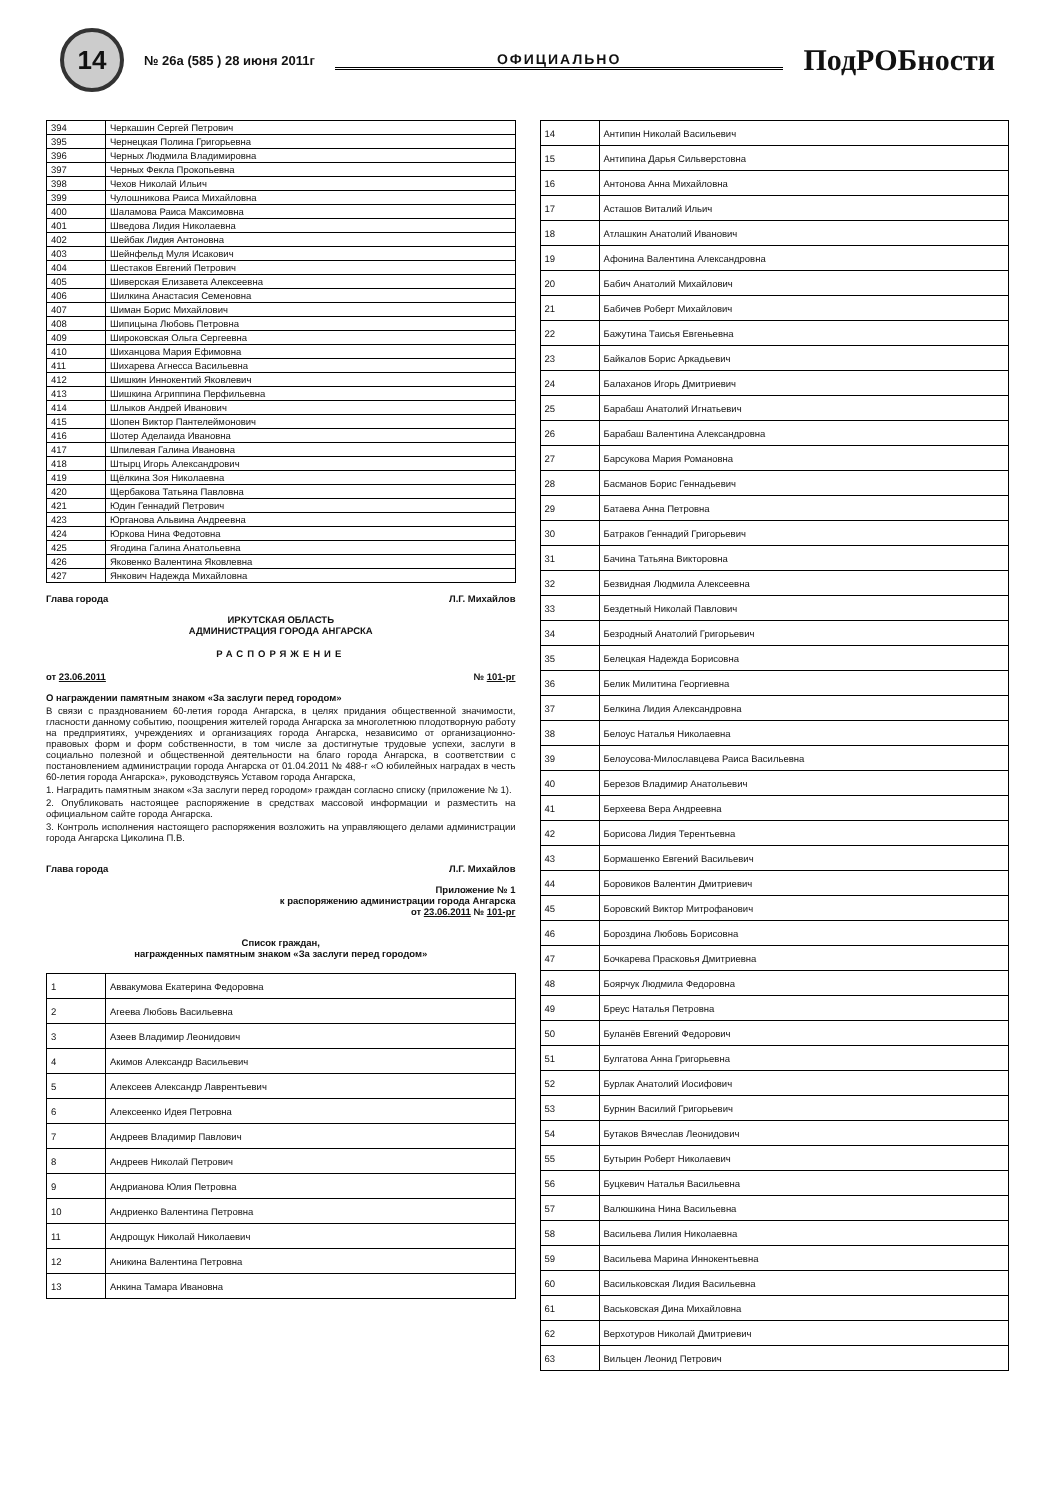14
№ 26а (585 ) 28 июня 2011г ОФИЦИАЛЬНО
ПодРОБности
| 394 | Черкашин Сергей Петрович |
| 395 | Чернецкая Полина Григорьевна |
| 396 | Черных Людмила Владимировна |
| 397 | Черных Фекла Прокопьевна |
| 398 | Чехов Николай Ильич |
| 399 | Чулошникова Раиса Михайловна |
| 400 | Шаламова Раиса Максимовна |
| 401 | Шведова Лидия Николаевна |
| 402 | Шейбак Лидия Антоновна |
| 403 | Шейнфельд Муля Исакович |
| 404 | Шестаков Евгений Петрович |
| 405 | Шиверская Елизавета Алексеевна |
| 406 | Шилкина Анастасия Семеновна |
| 407 | Шиман Борис Михайлович |
| 408 | Шипицына Любовь Петровна |
| 409 | Широковская Ольга Сергеевна |
| 410 | Шиханцова Мария Ефимовна |
| 411 | Шихарева Агнесса Васильевна |
| 412 | Шишкин Иннокентий Яковлевич |
| 413 | Шишкина Агриппина Перфильевна |
| 414 | Шлыков Андрей Иванович |
| 415 | Шопен Виктор Пантелеймонович |
| 416 | Шотер Аделаида Ивановна |
| 417 | Шпилевая Галина Ивановна |
| 418 | Штырц Игорь Александрович |
| 419 | Щёлкина Зоя Николаевна |
| 420 | Щербакова Татьяна Павловна |
| 421 | Юдин Геннадий Петрович |
| 423 | Юрганова Альвина Андреевна |
| 424 | Юркова Нина Федотовна |
| 425 | Ягодина Галина Анатольевна |
| 426 | Яковенко Валентина Яковлевна |
| 427 | Янкович Надежда Михайловна |
Глава города Л.Г. Михайлов
ИРКУТСКАЯ ОБЛАСТЬ
АДМИНИСТРАЦИЯ ГОРОДА АНГАРСКА
РАСПОРЯЖЕНИЕ
от 23.06.2011 № 101-рг
О награждении памятным знаком «За заслуги перед городом»
В связи с празднованием 60-летия города Ангарска, в целях придания общественной значимости, гласности данному событию, поощрения жителей города Ангарска за многолетнюю плодотворную работу на предприятиях, учреждениях и организациях города Ангарска, независимо от организационно-правовых форм и форм собственности, в том числе за достигнутые трудовые успехи, заслуги в социально полезной и общественной деятельности на благо города Ангарска, в соответствии с постановлением администрации города Ангарска от 01.04.2011 № 488-г «О юбилейных наградах в честь 60-летия города Ангарска», руководствуясь Уставом города Ангарска,
1. Наградить памятным знаком «За заслуги перед городом» граждан согласно списку (приложение № 1).
2. Опубликовать настоящее распоряжение в средствах массовой информации и разместить на официальном сайте города Ангарска.
3. Контроль исполнения настоящего распоряжения возложить на управляющего делами администрации города Ангарска Циколина П.В.
Глава города Л.Г. Михайлов
Приложение № 1
к распоряжению администрации города Ангарска
от 23.06.2011 № 101-рг
Список граждан,
награжденных памятным знаком «За заслуги перед городом»
| 1 | Аввакумова Екатерина Федоровна |
| 2 | Агеева Любовь Васильевна |
| 3 | Азеев Владимир Леонидович |
| 4 | Акимов Александр Васильевич |
| 5 | Алексеев Александр Лаврентьевич |
| 6 | Алексеенко Идея Петровна |
| 7 | Андреев Владимир Павлович |
| 8 | Андреев Николай Петрович |
| 9 | Андрианова Юлия Петровна |
| 10 | Андриенко Валентина Петровна |
| 11 | Андрощук Николай Николаевич |
| 12 | Аникина Валентина Петровна |
| 13 | Анкина Тамара Ивановна |
| 14 | Антипин Николай Васильевич |
| 15 | Антипина Дарья Сильверстовна |
| 16 | Антонова Анна Михайловна |
| 17 | Асташов Виталий Ильич |
| 18 | Атлашкин Анатолий Иванович |
| 19 | Афонина Валентина Александровна |
| 20 | Бабич Анатолий Михайлович |
| 21 | Бабичев Роберт Михайлович |
| 22 | Бажутина Таисья Евгеньевна |
| 23 | Байкалов Борис Аркадьевич |
| 24 | Балаханов Игорь Дмитриевич |
| 25 | Барабаш Анатолий Игнатьевич |
| 26 | Барабаш Валентина Александровна |
| 27 | Барсукова Мария Романовна |
| 28 | Басманов Борис Геннадьевич |
| 29 | Батаева Анна Петровна |
| 30 | Батраков Геннадий Григорьевич |
| 31 | Бачина Татьяна Викторовна |
| 32 | Безвидная Людмила Алексеевна |
| 33 | Бездетный Николай Павлович |
| 34 | Безродный Анатолий Григорьевич |
| 35 | Белецкая Надежда Борисовна |
| 36 | Белик Милитина Георгиевна |
| 37 | Белкина Лидия Александровна |
| 38 | Белоус Наталья Николаевна |
| 39 | Белоусова-Милославцева Раиса Васильевна |
| 40 | Березов Владимир Анатольевич |
| 41 | Берхеева Вера Андреевна |
| 42 | Борисова Лидия Терентьевна |
| 43 | Бормашенко Евгений Васильевич |
| 44 | Боровиков Валентин Дмитриевич |
| 45 | Боровский Виктор Митрофанович |
| 46 | Бороздина Любовь Борисовна |
| 47 | Бочкарева Прасковья Дмитриевна |
| 48 | Боярчук Людмила Федоровна |
| 49 | Бреус Наталья Петровна |
| 50 | Буланёв Евгений Федорович |
| 51 | Булгатова Анна Григорьевна |
| 52 | Бурлак Анатолий Иосифович |
| 53 | Бурнин Василий Григорьевич |
| 54 | Бутаков Вячеслав Леонидович |
| 55 | Бутырин Роберт Николаевич |
| 56 | Буцкевич Наталья Васильевна |
| 57 | Валюшкина Нина Васильевна |
| 58 | Васильева Лилия Николаевна |
| 59 | Васильева Марина Иннокентьевна |
| 60 | Васильковская Лидия Васильевна |
| 61 | Васьковская Дина Михайловна |
| 62 | Верхотуров Николай Дмитриевич |
| 63 | Вильцен Леонид Петрович |